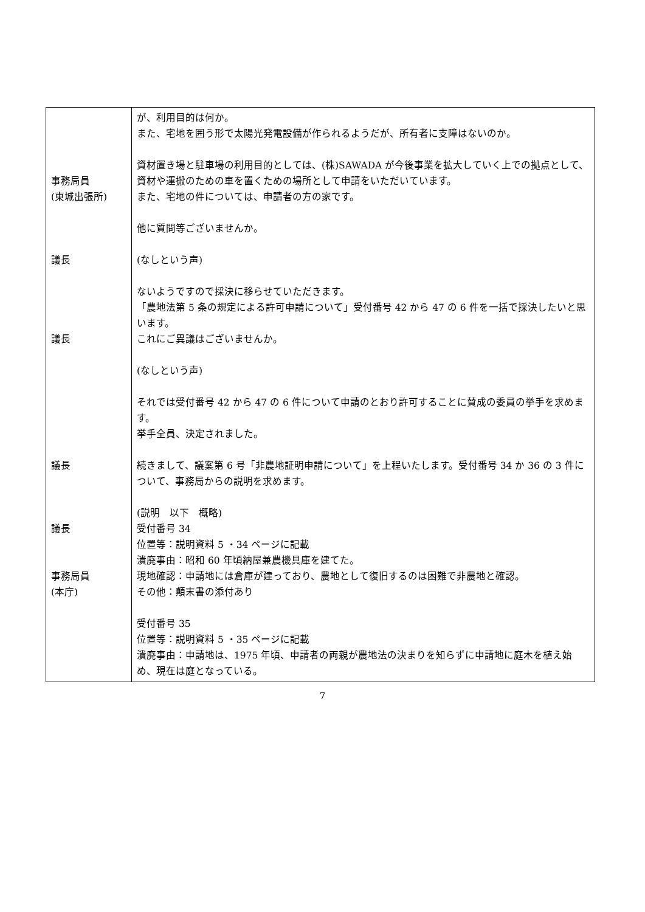| 事務局員 (東城出張所) 議長 議長 議長 議長 事務局員 (本庁) | が、利用目的は何か。 また、宅地を囲う形で太陽光発電設備が作られるようだが、所有者に支障はないのか。 資材置き場と駐車場の利用目的としては、(株)SAWADA が今後事業を拡大していく上での拠点として、資材や運搬のための車を置くための場所として申請をいただいています。 また、宅地の件については、申請者の方の家です。 他に質問等ございませんか。 (なしという声) ないようですので採決に移らせていただきます。 「農地法第 5 条の規定による許可申請について」受付番号 42 から 47 の 6 件を一括で採決したいと思います。 これにご異議はございませんか。 (なしという声) それでは受付番号 42 から 47 の 6 件について申請のとおり許可することに賛成の委員の挙手を求めます。 挙手全員、決定されました。 続きまして、議案第 6 号「非農地証明申請について」を上程いたします。受付番号 34 か 36 の 3 件について、事務局からの説明を求めます。 (説明 以下 概略) 受付番号 34 位置等：説明資料 5 ・34 ページに記載 潰廃事由：昭和 60 年頃納屋兼農機具庫を建てた。 現地確認：申請地には倉庫が建っており、農地として復旧するのは困難で非農地と確認。 その他：顛末書の添付あり 受付番号 35 位置等：説明資料 5 ・35 ページに記載 潰廃事由：申請地は、1975 年頃、申請者の両親が農地法の決まりを知らずに申請地に庭木を植え始め、現在は庭となっている。 |
7